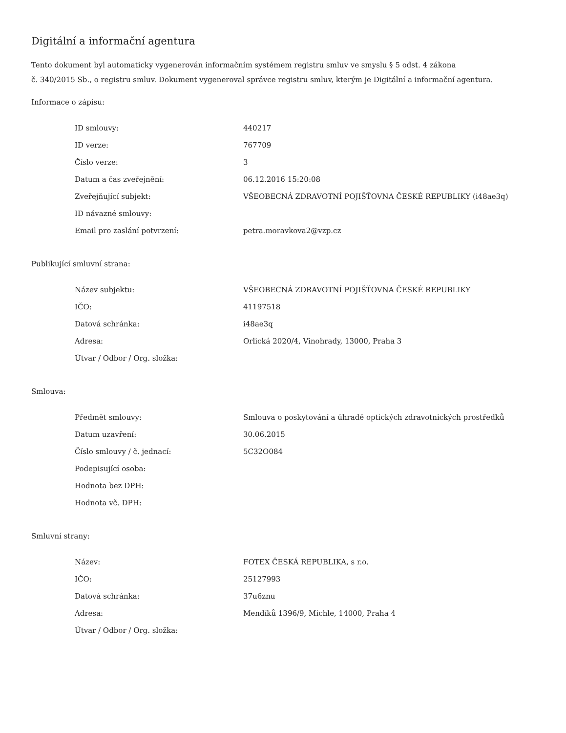Digitální a informační agentura
Tento dokument byl automaticky vygenerován informačním systémem registru smluv ve smyslu § 5 odst. 4 zákona
č. 340/2015 Sb., o registru smluv. Dokument vygeneroval správce registru smluv, kterým je Digitální a informační agentura.
Informace o zápisu:
| ID smlouvy: | 440217 |
| ID verze: | 767709 |
| Číslo verze: | 3 |
| Datum a čas zveřejnění: | 06.12.2016 15:20:08 |
| Zveřejňující subjekt: | VŠEOBECNÁ ZDRAVOTNÍ POJIŠŤOVNA ČESKÉ REPUBLIKY (i48ae3q) |
| ID návazné smlouvy: | |
| Email pro zaslání potvrzení: | petra.moravkova2@vzp.cz |
Publikující smluvní strana:
| Název subjektu: | VŠEOBECNÁ ZDRAVOTNÍ POJIŠŤOVNA ČESKÉ REPUBLIKY |
| IČO: | 41197518 |
| Datová schránka: | i48ae3q |
| Adresa: | Orlická 2020/4, Vinohrady, 13000, Praha 3 |
| Útvar / Odbor / Org. složka: | |
Smlouva:
| Předmět smlouvy: | Smlouva o poskytování a úhradě optických zdravotnických prostředků |
| Datum uzavření: | 30.06.2015 |
| Číslo smlouvy / č. jednací: | 5C32O084 |
| Podepisující osoba: | |
| Hodnota bez DPH: | |
| Hodnota vč. DPH: | |
Smluvní strany:
| Název: | FOTEX ČESKÁ REPUBLIKA, s r.o. |
| IČO: | 25127993 |
| Datová schránka: | 37u6znu |
| Adresa: | Mendíků 1396/9, Michle, 14000, Praha 4 |
| Útvar / Odbor / Org. složka: | |